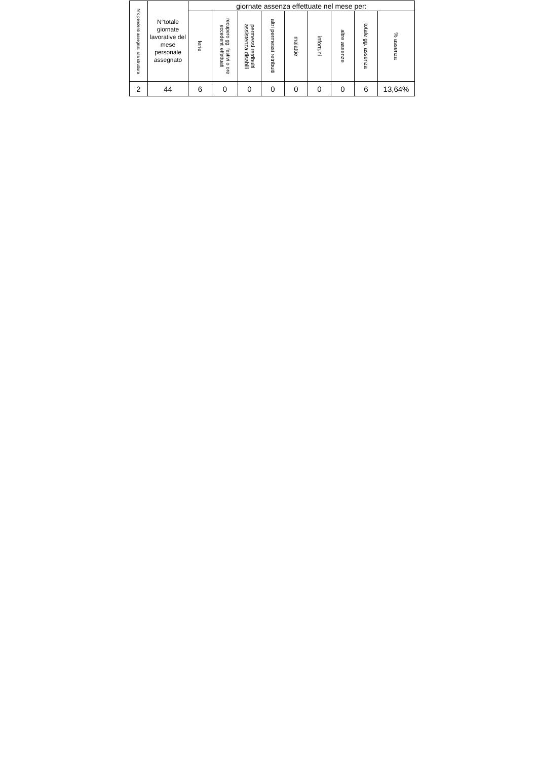| N°dipendenti assegnati alla struttura | N°totale giornate lavorative del mese personale assegnato | giornate assenza effettuate nel mese per: | | | | | | | | |
| --- | --- | --- | --- | --- | --- | --- | --- | --- | --- | --- |
| | | ferie | recupero gg. festivi o ore eccedenti effettuati | permessi retribuiti assistenza disabili | altri permessi retribuiti | malattie | infortuni | altre assenze | totale gg. assenza | % assenza |
| 2 | 44 | 6 | 0 | 0 | 0 | 0 | 0 | 0 | 6 | 13,64% |